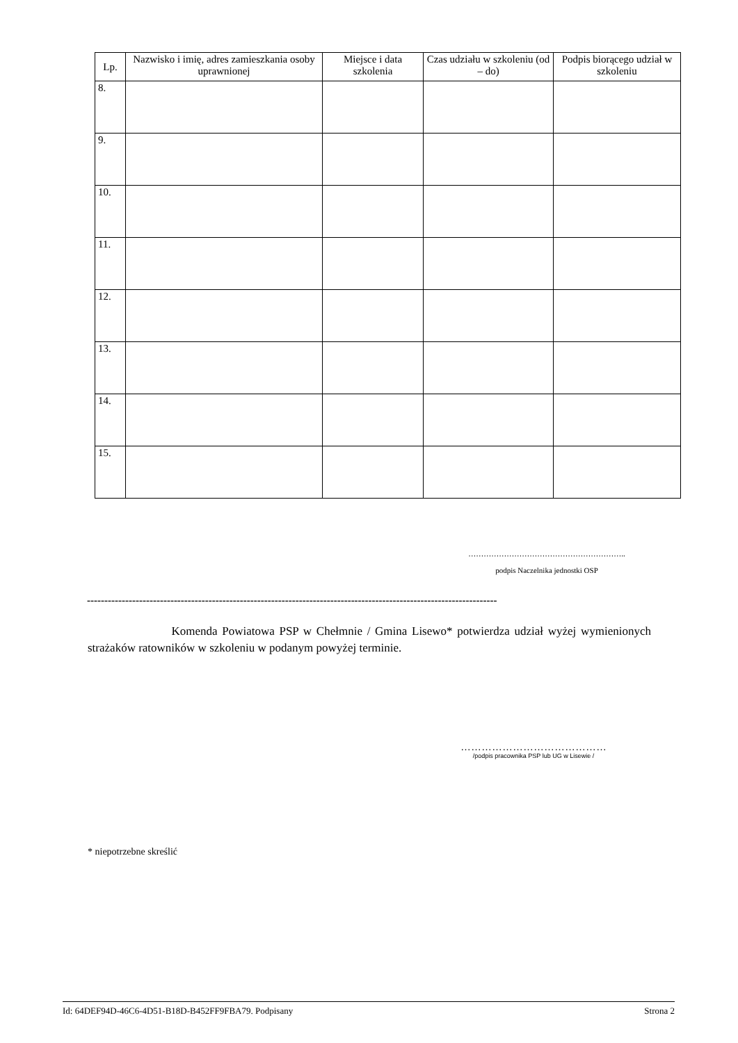| Lp. | Nazwisko i imię, adres zamieszkania osoby uprawnionej | Miejsce i data szkolenia | Czas udziału w szkoleniu (od – do) | Podpis biorącego udział w szkoleniu |
| --- | --- | --- | --- | --- |
| 8. | | | | |
| 9. | | | | |
| 10. | | | | |
| 11. | | | | |
| 12. | | | | |
| 13. | | | | |
| 14. | | | | |
| 15. | | | | |
……………………………………………………..
podpis Naczelnika jednostki OSP
----------------------------------------------------------------------------------------------------------------------
Komenda Powiatowa PSP w Chełmnie / Gmina Lisewo* potwierdza udział wyżej wymienionych strażaków ratowników w szkoleniu w podanym powyżej terminie.
……………………………………
/podpis pracownika PSP lub UG w Lisewie /
* niepotrzebne skreślić
Id: 64DEF94D-46C6-4D51-B18D-B452FF9FBA79. Podpisany Strona 2